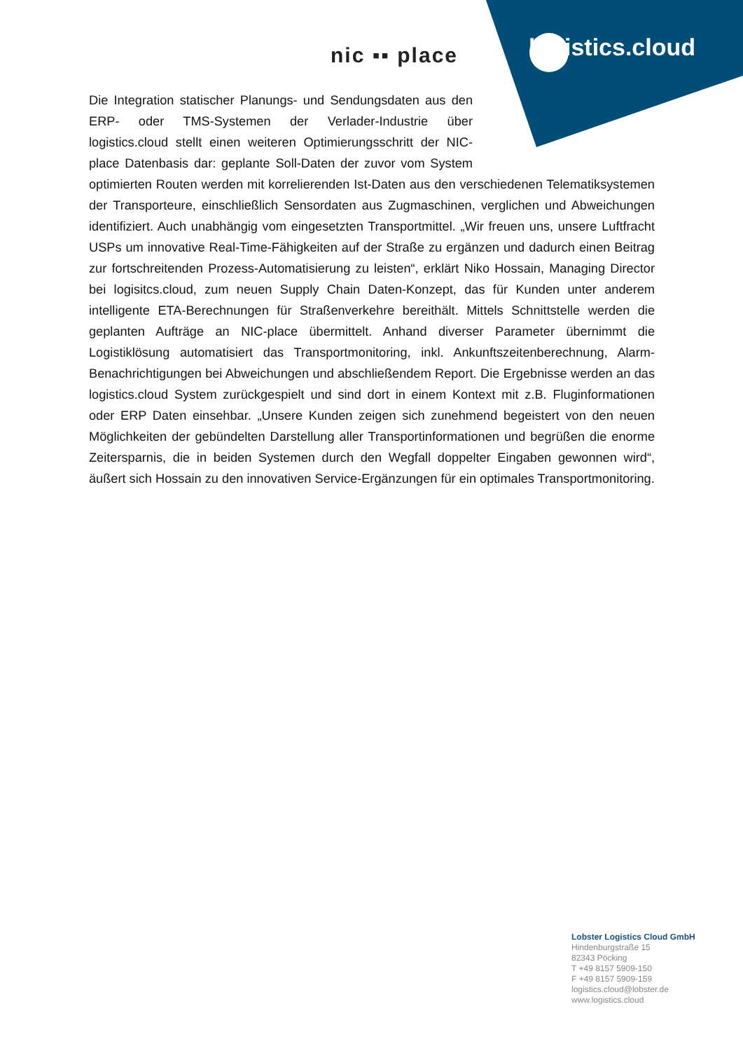nic ▪▪ place logistics.cloud
Die Integration statischer Planungs- und Sendungsdaten aus den ERP- oder TMS-Systemen der Verlader-Industrie über logistics.cloud stellt einen weiteren Optimierungsschritt der NIC-place Datenbasis dar: geplante Soll-Daten der zuvor vom System optimierten Routen werden mit korrelierenden Ist-Daten aus den verschiedenen Telematiksystemen der Transporteure, einschließlich Sensordaten aus Zugmaschinen, verglichen und Abweichungen identifiziert. Auch unabhängig vom eingesetzten Transportmittel. „Wir freuen uns, unsere Luftfracht USPs um innovative Real-Time-Fähigkeiten auf der Straße zu ergänzen und dadurch einen Beitrag zur fortschreitenden Prozess-Automatisierung zu leisten“, erklärt Niko Hossain, Managing Director bei logisitcs.cloud, zum neuen Supply Chain Daten-Konzept, das für Kunden unter anderem intelligente ETA-Berechnungen für Straßenverkehre bereithält. Mittels Schnittstelle werden die geplanten Aufträge an NIC-place übermittelt. Anhand diverser Parameter übernimmt die Logistiklösung automatisiert das Transportmonitoring, inkl. Ankunftszeitenberechnung, Alarm-Benachrichtigungen bei Abweichungen und abschließendem Report. Die Ergebnisse werden an das logistics.cloud System zurückgespielt und sind dort in einem Kontext mit z.B. Fluginformationen oder ERP Daten einsehbar. „Unsere Kunden zeigen sich zunehmend begeistert von den neuen Möglichkeiten der gebündelten Darstellung aller Transportinformationen und begrüßen die enorme Zeitersparnis, die in beiden Systemen durch den Wegfall doppelter Eingaben gewonnen wird“, äußert sich Hossain zu den innovativen Service-Ergänzungen für ein optimales Transportmonitoring.
Lobster Logistics Cloud GmbH
Hindenburgstraße 15
82343 Pöcking
T +49 8157 5909-150
F +49 8157 5909-159
logistics.cloud@lobster.de
www.logistics.cloud